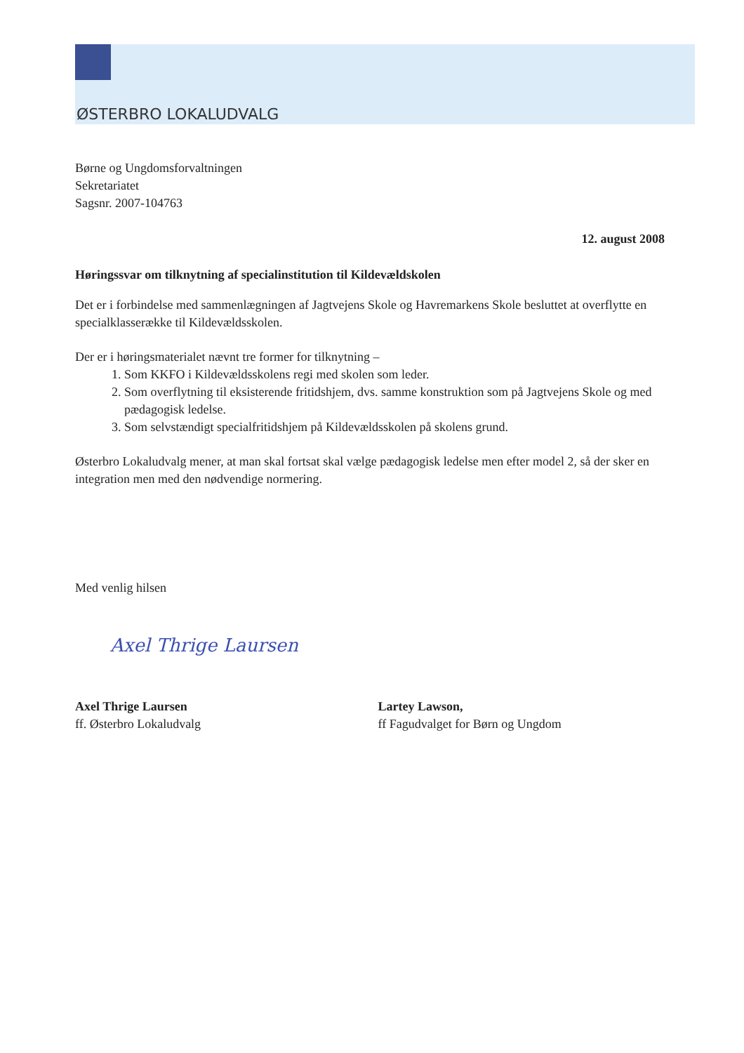ØSTERBRO LOKALUDVALG
Børne og Ungdomsforvaltningen
Sekretariatet
Sagsnr. 2007-104763
12. august 2008
Høringssvar om tilknytning af specialinstitution til Kildevældskolen
Det er i forbindelse med sammenlægningen af Jagtvejens Skole og Havremarkens Skole besluttet at overflytte en specialklasserække til Kildevældsskolen.
Der er i høringsmaterialet nævnt tre former for tilknytning –
1. Som KKFO i Kildevældsskolens regi med skolen som leder.
2. Som overflytning til eksisterende fritidshjem, dvs. samme konstruktion som på Jagtvejens Skole og med pædagogisk ledelse.
3. Som selvstændigt specialfritidshjem på Kildevældsskolen på skolens grund.
Østerbro Lokaludvalg mener, at man skal fortsat skal vælge pædagogisk ledelse men efter model 2, så der sker en integration men med den nødvendige normering.
Med venlig hilsen
Axel Thrige Laursen
Axel Thrige Laursen
ff. Østerbro Lokaludvalg
Lartey Lawson,
ff Fagudvalget for Børn og Ungdom